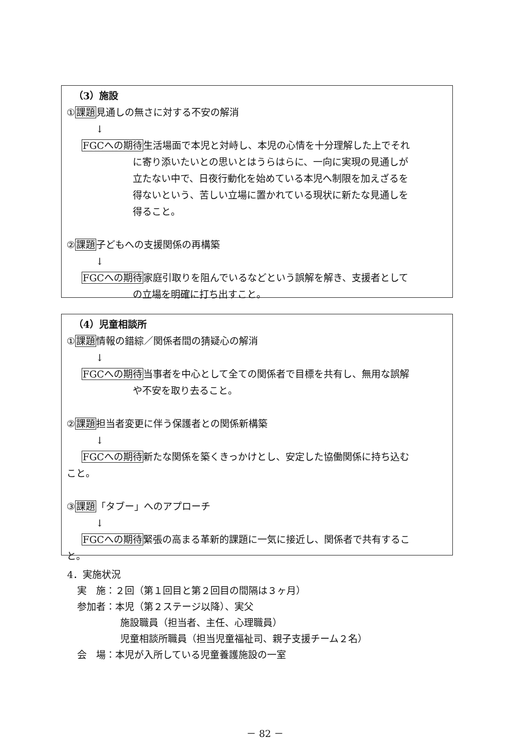（3）施設
①課題見通しの無さに対する不安の解消
↓
FGCへの期待生活場面で本児と対峙し、本児の心情を十分理解した上でそれ
に寄り添いたいとの思いとはうらはらに、一向に実現の見通しが
立たない中で、日夜行動化を始めている本児へ制限を加えざるを
得ないという、苦しい立場に置かれている現状に新たな見通しを
得ること。
②課題子どもへの支援関係の再構築
↓
FGCへの期待家庭引取りを阻んでいるなどという誤解を解き、支援者として
の立場を明確に打ち出すこと。
（4）児童相談所
①課題情報の錯綜／関係者間の猜疑心の解消
↓
FGCへの期待当事者を中心として全ての関係者で目標を共有し、無用な誤解
や不安を取り去ること。
②課題担当者変更に伴う保護者との関係新構築
↓
FGCへの期待新たな関係を築くきっかけとし、安定した協働関係に持ち込む
こと。
③課題「タブー」へのアプローチ
↓
FGCへの期待緊張の高まる革新的課題に一気に接近し、関係者で共有するこ
と。
4．実施状況
実　施：２回（第１回目と第２回目の間隔は３ヶ月）
参加者：本児（第２ステージ以降）、実父
施設職員（担当者、主任、心理職員）
児童相談所職員（担当児童福祉司、親子支援チーム２名）
会　場：本児が入所している児童養護施設の一室
－ 82 －